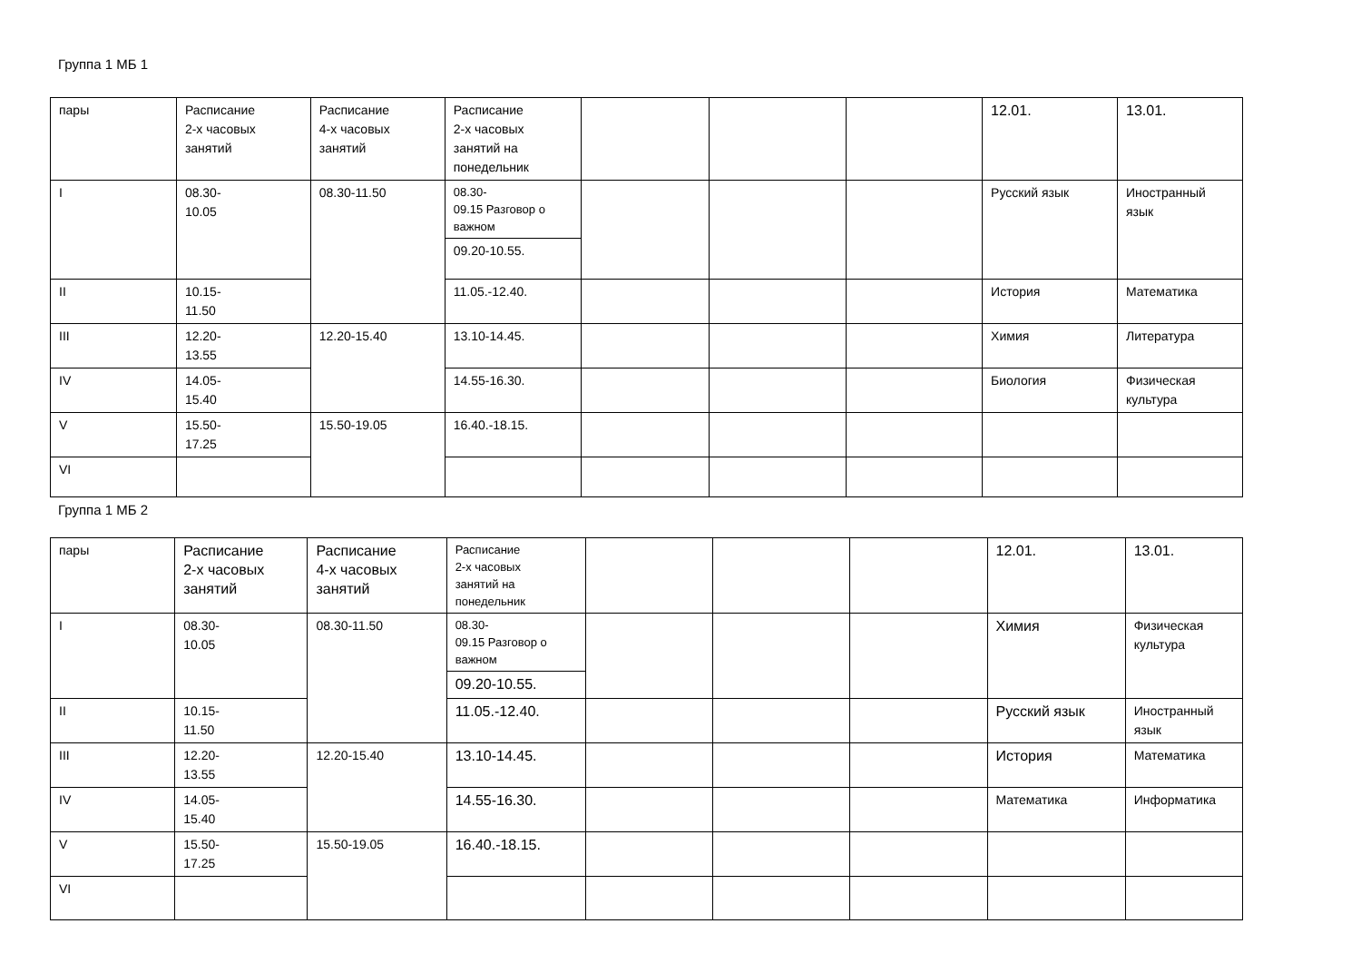Группа 1 МБ 1
| пары | Расписание 2-х часовых занятий | Расписание 4-х часовых занятий | Расписание 2-х часовых занятий на понедельник | | | | 12.01. | 13.01. |
| I | 08.30- 10.05 | 08.30-11.50 | 08.30- 09.15 Разговор о важном | | | | Русский язык | Иностранный язык |
| | | | 09.20-10.55. | | | | | |
| II | 10.15- 11.50 | | 11.05.-12.40. | | | | История | Математика |
| III | 12.20- 13.55 | 12.20-15.40 | 13.10-14.45. | | | | Химия | Литература |
| IV | 14.05- 15.40 | | 14.55-16.30. | | | | Биология | Физическая культура |
| V | 15.50- 17.25 | 15.50-19.05 | 16.40.-18.15. | | | | | |
| VI | | | | | | | | |
Группа 1 МБ 2
| пары | Расписание 2-х часовых занятий | Расписание 4-х часовых занятий | Расписание 2-х часовых занятий на понедельник | | | | 12.01. | 13.01. |
| I | 08.30- 10.05 | 08.30-11.50 | 08.30- 09.15 Разговор о важном | | | | Химия | Физическая культура |
| | | | 09.20-10.55. | | | | | |
| II | 10.15- 11.50 | | 11.05.-12.40. | | | | Русский язык | Иностранный язык |
| III | 12.20- 13.55 | 12.20-15.40 | 13.10-14.45. | | | | История | Математика |
| IV | 14.05- 15.40 | | 14.55-16.30. | | | | Математика | Информатика |
| V | 15.50- 17.25 | 15.50-19.05 | 16.40.-18.15. | | | | | |
| VI | | | | | | | | |